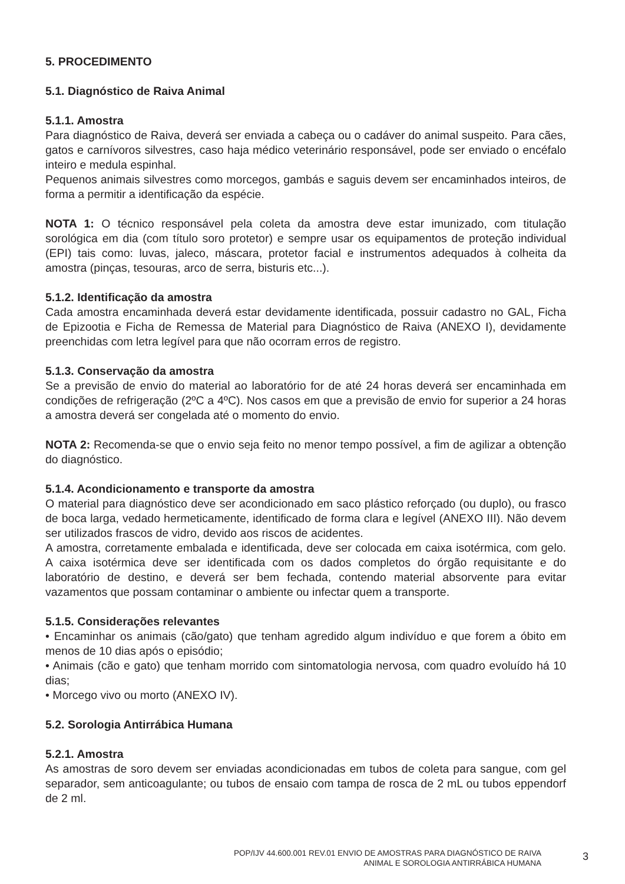5. PROCEDIMENTO
5.1. Diagnóstico de Raiva Animal
5.1.1. Amostra
Para diagnóstico de Raiva, deverá ser enviada a cabeça ou o cadáver do animal suspeito. Para cães, gatos e carnívoros silvestres, caso haja médico veterinário responsável, pode ser enviado o encéfalo inteiro e medula espinhal.
Pequenos animais silvestres como morcegos, gambás e saguis devem ser encaminhados inteiros, de forma a permitir a identificação da espécie.
NOTA 1: O técnico responsável pela coleta da amostra deve estar imunizado, com titulação sorológica em dia (com título soro protetor) e sempre usar os equipamentos de proteção individual (EPI) tais como: luvas, jaleco, máscara, protetor facial e instrumentos adequados à colheita da amostra (pinças, tesouras, arco de serra, bisturis etc...).
5.1.2. Identificação da amostra
Cada amostra encaminhada deverá estar devidamente identificada, possuir cadastro no GAL, Ficha de Epizootia e Ficha de Remessa de Material para Diagnóstico de Raiva (ANEXO I), devidamente preenchidas com letra legível para que não ocorram erros de registro.
5.1.3. Conservação da amostra
Se a previsão de envio do material ao laboratório for de até 24 horas deverá ser encaminhada em condições de refrigeração (2ºC a 4ºC). Nos casos em que a previsão de envio for superior a 24 horas a amostra deverá ser congelada até o momento do envio.
NOTA 2: Recomenda-se que o envio seja feito no menor tempo possível, a fim de agilizar a obtenção do diagnóstico.
5.1.4. Acondicionamento e transporte da amostra
O material para diagnóstico deve ser acondicionado em saco plástico reforçado (ou duplo), ou frasco de boca larga, vedado hermeticamente, identificado de forma clara e legível (ANEXO III). Não devem ser utilizados frascos de vidro, devido aos riscos de acidentes.
A amostra, corretamente embalada e identificada, deve ser colocada em caixa isotérmica, com gelo. A caixa isotérmica deve ser identificada com os dados completos do órgão requisitante e do laboratório de destino, e deverá ser bem fechada, contendo material absorvente para evitar vazamentos que possam contaminar o ambiente ou infectar quem a transporte.
5.1.5. Considerações relevantes
• Encaminhar os animais (cão/gato) que tenham agredido algum indivíduo e que forem a óbito em menos de 10 dias após o episódio;
• Animais (cão e gato) que tenham morrido com sintomatologia nervosa, com quadro evoluído há 10 dias;
• Morcego vivo ou morto (ANEXO IV).
5.2. Sorologia Antirrábica Humana
5.2.1. Amostra
As amostras de soro devem ser enviadas acondicionadas em tubos de coleta para sangue, com gel separador, sem anticoagulante; ou tubos de ensaio com tampa de rosca de 2 mL ou tubos eppendorf de 2 ml.
POP/IJV 44.600.001 REV.01 ENVIO DE AMOSTRAS PARA DIAGNÓSTICO DE RAIVA
ANIMAL E SOROLOGIA ANTIRRÁBICA HUMANA
3